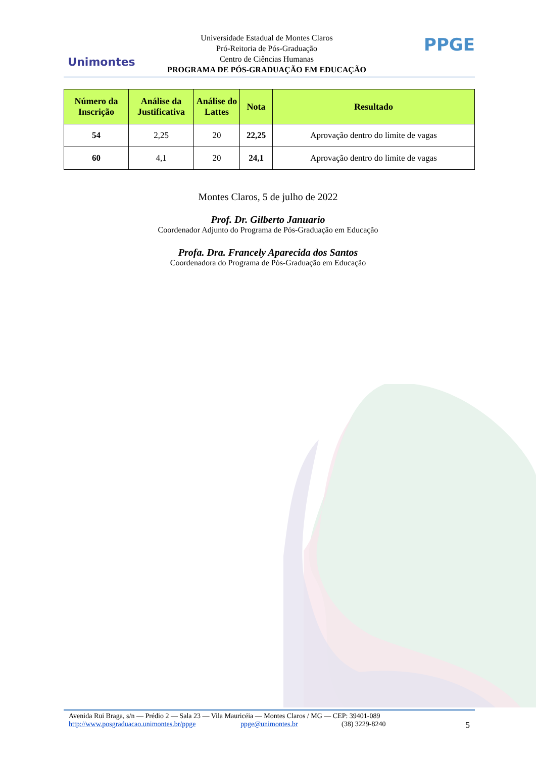Unimontes
Universidade Estadual de Montes Claros
Pró-Reitoria de Pós-Graduação
Centro de Ciências Humanas
PROGRAMA DE PÓS-GRADUAÇÃO EM EDUCAÇÃO
PPGE
| Número da Inscrição | Análise da Justificativa | Análise do Lattes | Nota | Resultado |
| --- | --- | --- | --- | --- |
| 54 | 2,25 | 20 | 22,25 | Aprovação dentro do limite de vagas |
| 60 | 4,1 | 20 | 24,1 | Aprovação dentro do limite de vagas |
Montes Claros, 5 de julho de 2022
Prof. Dr. Gilberto Januario
Coordenador Adjunto do Programa de Pós-Graduação em Educação
Profa. Dra. Francely Aparecida dos Santos
Coordenadora do Programa de Pós-Graduação em Educação
Avenida Rui Braga, s/n — Prédio 2 — Sala 23 — Vila Mauricéia — Montes Claros / MG — CEP: 39401-089
http://www.posgraduacao.unimontes.br/ppge ppge@unimontes.br (38) 3229-8240 5